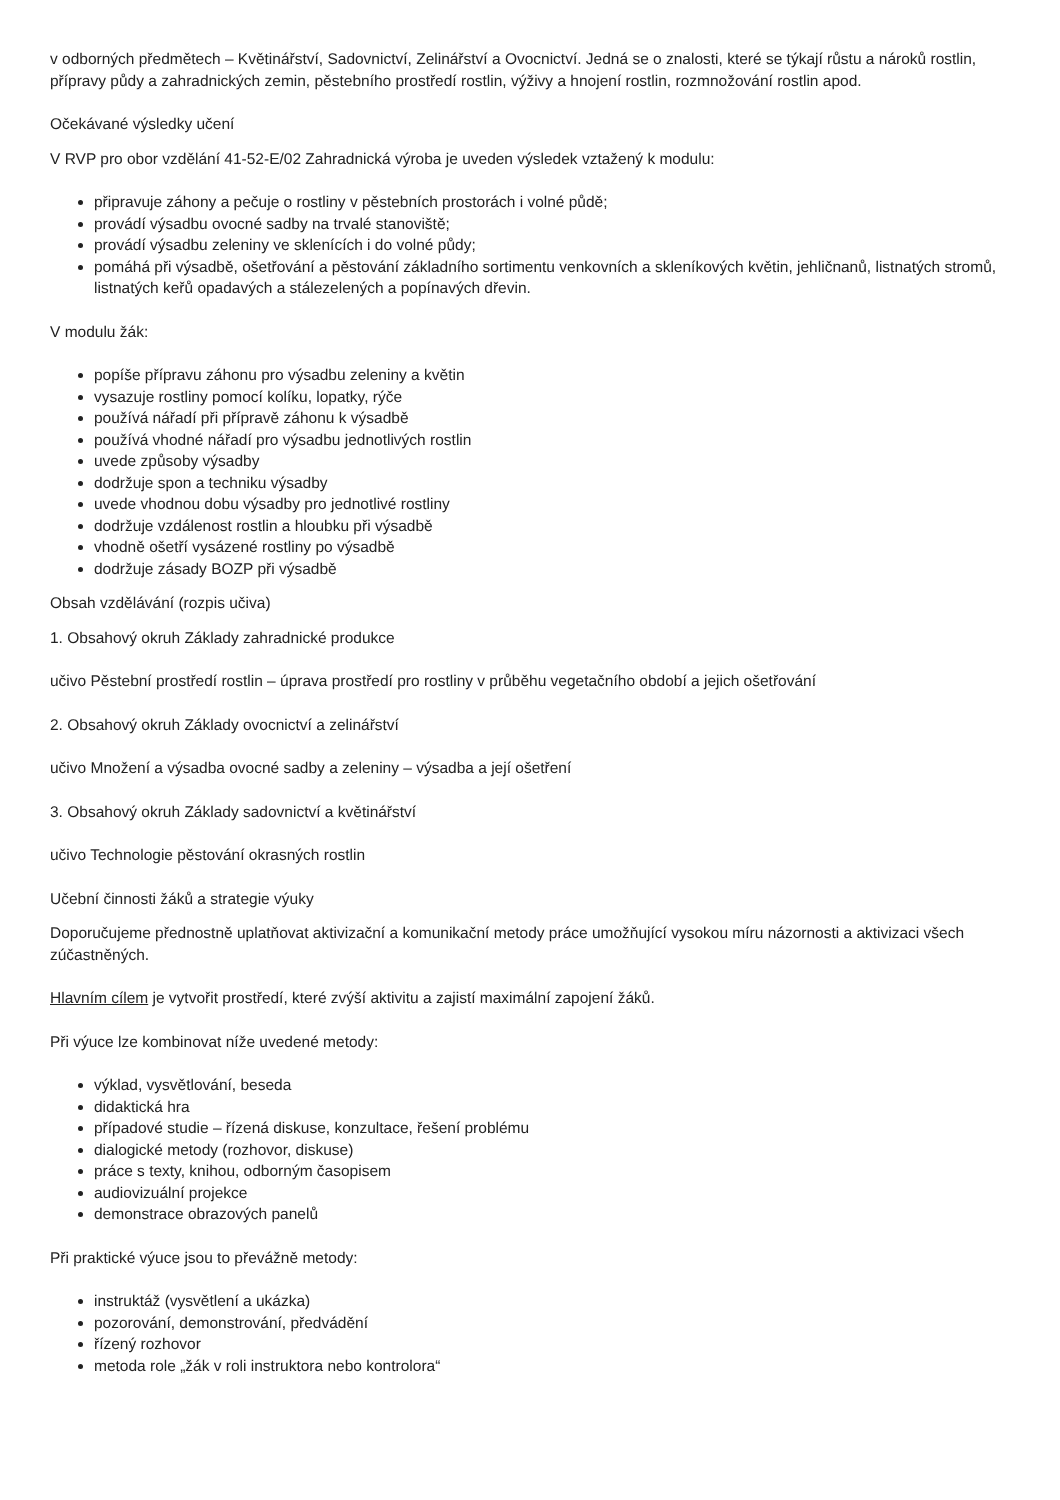v odborných předmětech – Květinářství, Sadovnictví, Zelinářství a Ovocnictví. Jedná se o znalosti, které se týkají růstu a nároků rostlin, přípravy půdy a zahradnických zemin, pěstebního prostředí rostlin, výživy a hnojení rostlin, rozmnožování rostlin apod.
Očekávané výsledky učení
V RVP pro obor vzdělání 41-52-E/02 Zahradnická výroba je uveden výsledek vztažený k modulu:
připravuje záhony a pečuje o rostliny v pěstebních prostorách i volné půdě;
provádí výsadbu ovocné sadby na trvalé stanoviště;
provádí výsadbu zeleniny ve sklenících i do volné půdy;
pomáhá při výsadbě, ošetřování a pěstování základního sortimentu venkovních a skleníkových květin, jehličnanů, listnatých stromů, listnatých keřů opadavých a stálezelených a popínavých dřevin.
V modulu žák:
popíše přípravu záhonu pro výsadbu zeleniny a květin
vysazuje rostliny pomocí kolíku, lopatky, rýče
používá nářadí při přípravě záhonu k výsadbě
používá vhodné nářadí pro výsadbu jednotlivých rostlin
uvede způsoby výsadby
dodržuje spon a techniku výsadby
uvede vhodnou dobu výsadby pro jednotlivé rostliny
dodržuje vzdálenost rostlin a hloubku při výsadbě
vhodně ošetří vysázené rostliny po výsadbě
dodržuje zásady BOZP při výsadbě
Obsah vzdělávání (rozpis učiva)
1. Obsahový okruh Základy zahradnické produkce
učivo Pěstební prostředí rostlin – úprava prostředí pro rostliny v průběhu vegetačního období a jejich ošetřování
2. Obsahový okruh Základy ovocnictví a zelinářství
učivo Množení a výsadba ovocné sadby a zeleniny – výsadba a její ošetření
3. Obsahový okruh Základy sadovnictví a květinářství
učivo Technologie pěstování okrasných rostlin
Učební činnosti žáků a strategie výuky
Doporučujeme přednostně uplatňovat aktivizační a komunikační metody práce umožňující vysokou míru názornosti a aktivizaci všech zúčastněných.
Hlavním cílem je vytvořit prostředí, které zvýší aktivitu a zajistí maximální zapojení žáků.
Při výuce lze kombinovat níže uvedené metody:
výklad, vysvětlování, beseda
didaktická hra
případové studie – řízená diskuse, konzultace, řešení problému
dialogické metody (rozhovor, diskuse)
práce s texty, knihou, odborným časopisem
audiovizuální projekce
demonstrace obrazových panelů
Při praktické výuce jsou to převážně metody:
instruktáž (vysvětlení a ukázka)
pozorování, demonstrování, předvádění
řízený rozhovor
metoda role „žák v roli instruktora nebo kontrolora“